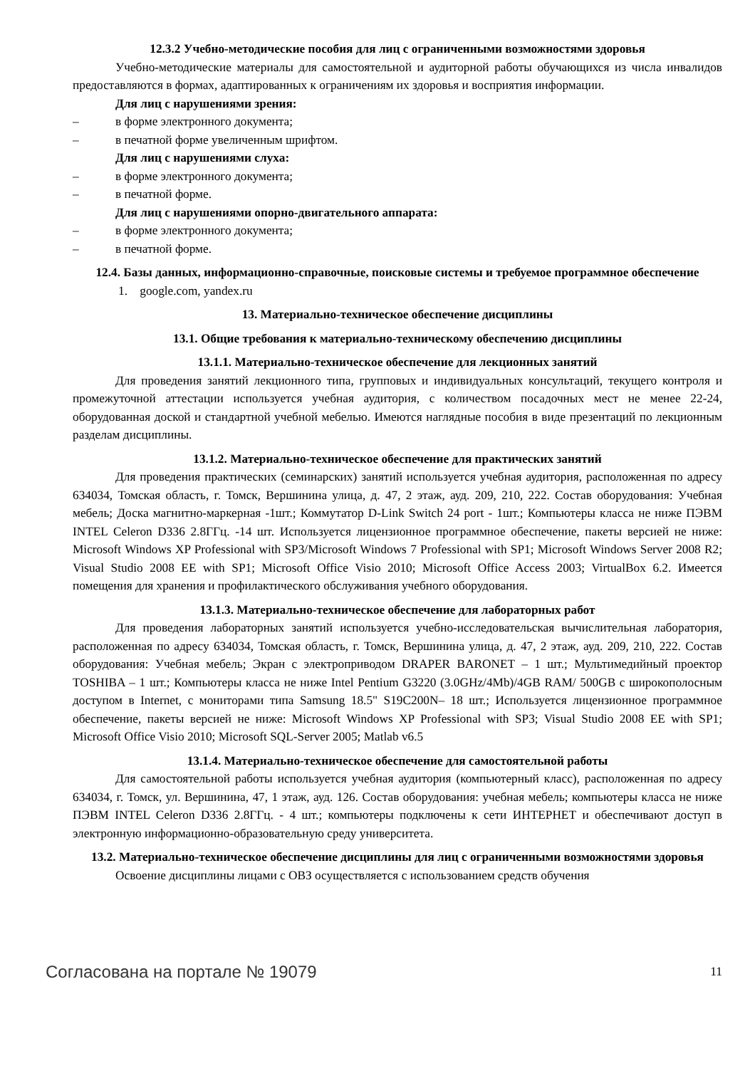12.3.2 Учебно-методические пособия для лиц с ограниченными возможностями здоровья
Учебно-методические материалы для самостоятельной и аудиторной работы обучающихся из числа инвалидов предоставляются в формах, адаптированных к ограничениям их здоровья и восприятия информации.
Для лиц с нарушениями зрения:
– в форме электронного документа;
– в печатной форме увеличенным шрифтом.
Для лиц с нарушениями слуха:
– в форме электронного документа;
– в печатной форме.
Для лиц с нарушениями опорно-двигательного аппарата:
– в форме электронного документа;
– в печатной форме.
12.4. Базы данных, информационно-справочные, поисковые системы и требуемое программное обеспечение
1. google.com, yandex.ru
13. Материально-техническое обеспечение дисциплины
13.1. Общие требования к материально-техническому обеспечению дисциплины
13.1.1. Материально-техническое обеспечение для лекционных занятий
Для проведения занятий лекционного типа, групповых и индивидуальных консультаций, текущего контроля и промежуточной аттестации используется учебная аудитория, с количеством посадочных мест не менее 22-24, оборудованная доской и стандартной учебной мебелью. Имеются наглядные пособия в виде презентаций по лекционным разделам дисциплины.
13.1.2. Материально-техническое обеспечение для практических занятий
Для проведения практических (семинарских) занятий используется учебная аудитория, расположенная по адресу 634034, Томская область, г. Томск, Вершинина улица, д. 47, 2 этаж, ауд. 209, 210, 222. Состав оборудования: Учебная мебель; Доска магнитно-маркерная -1шт.; Коммутатор D-Link Switch 24 port - 1шт.; Компьютеры класса не ниже ПЭВМ INTEL Celeron D336 2.8ГГц. -14 шт. Используется лицензионное программное обеспечение, пакеты версией не ниже: Microsoft Windows XP Professional with SP3/Microsoft Windows 7 Professional with SP1; Microsoft Windows Server 2008 R2; Visual Studio 2008 EE with SP1; Microsoft Office Visio 2010; Microsoft Office Access 2003; VirtualBox 6.2. Имеется помещения для хранения и профилактического обслуживания учебного оборудования.
13.1.3. Материально-техническое обеспечение для лабораторных работ
Для проведения лабораторных занятий используется учебно-исследовательская вычислительная лаборатория, расположенная по адресу 634034, Томская область, г. Томск, Вершинина улица, д. 47, 2 этаж, ауд. 209, 210, 222. Состав оборудования: Учебная мебель; Экран с электроприводом DRAPER BARONET – 1 шт.; Мультимедийный проектор TOSHIBA – 1 шт.; Компьютеры класса не ниже Intel Pentium G3220 (3.0GHz/4Mb)/4GB RAM/ 500GB с широкополосным доступом в Internet, с мониторами типа Samsung 18.5" S19C200N– 18 шт.; Используется лицензионное программное обеспечение, пакеты версией не ниже: Microsoft Windows XP Professional with SP3; Visual Studio 2008 EE with SP1; Microsoft Office Visio 2010; Microsoft SQL-Server 2005; Matlab v6.5
13.1.4. Материально-техническое обеспечение для самостоятельной работы
Для самостоятельной работы используется учебная аудитория (компьютерный класс), расположенная по адресу 634034, г. Томск, ул. Вершинина, 47, 1 этаж, ауд. 126. Состав оборудования: учебная мебель; компьютеры класса не ниже ПЭВМ INTEL Celeron D336 2.8ГГц. - 4 шт.; компьютеры подключены к сети ИНТЕРНЕТ и обеспечивают доступ в электронную информационно-образовательную среду университета.
13.2. Материально-техническое обеспечение дисциплины для лиц с ограниченными возможностями здоровья
Освоение дисциплины лицами с ОВЗ осуществляется с использованием средств обучения
Согласована на портале № 19079 11